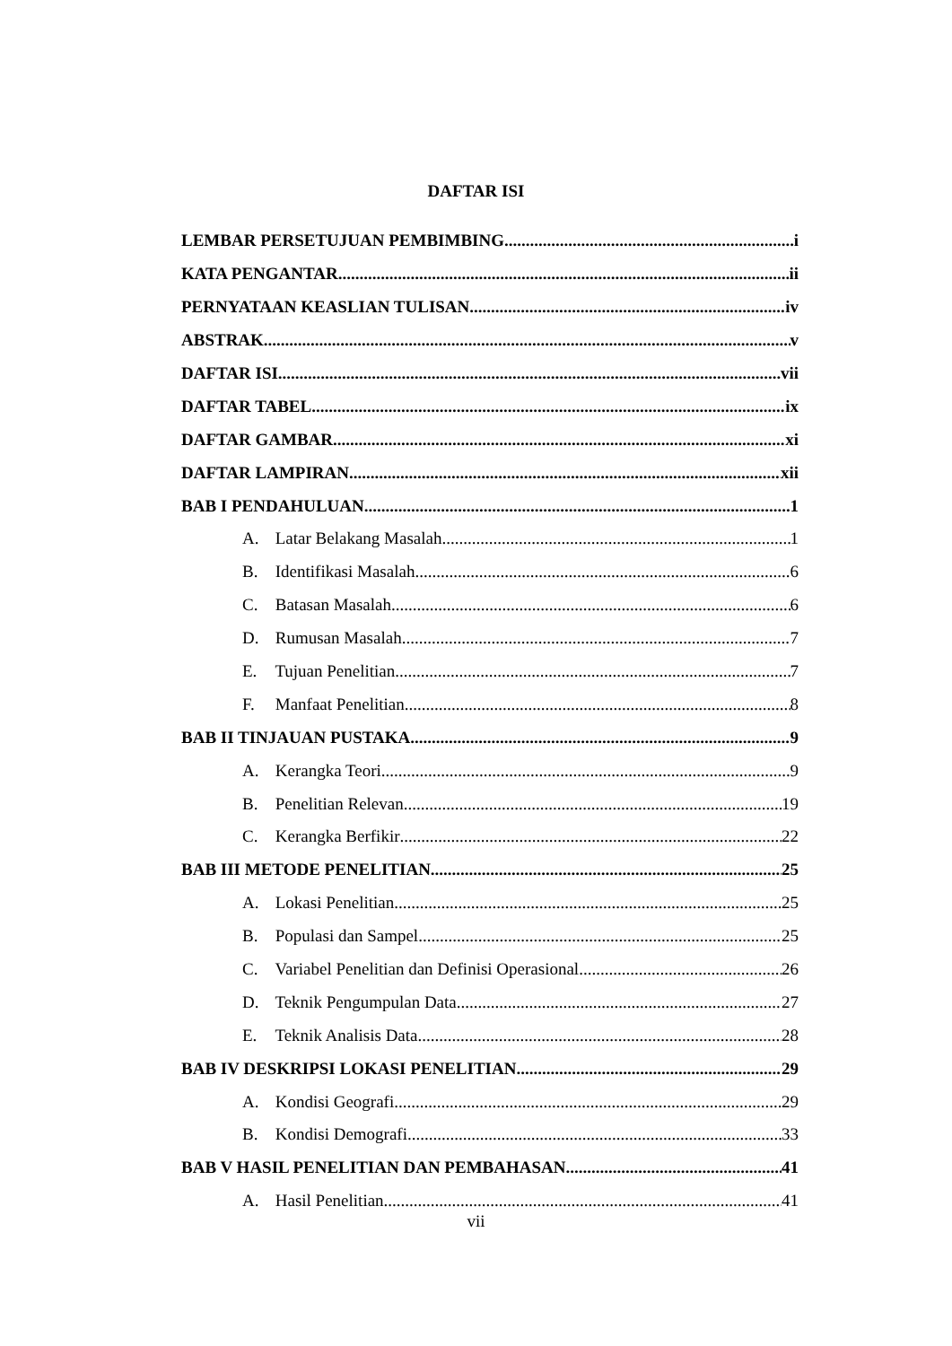DAFTAR ISI
LEMBAR PERSETUJUAN PEMBIMBING i
KATA PENGANTAR ii
PERNYATAAN KEASLIAN TULISAN iv
ABSTRAK v
DAFTAR ISI vii
DAFTAR TABEL ix
DAFTAR GAMBAR xi
DAFTAR LAMPIRAN xii
BAB I PENDAHULUAN 1
A. Latar Belakang Masalah 1
B. Identifikasi Masalah 6
C. Batasan Masalah 6
D. Rumusan Masalah 7
E. Tujuan Penelitian 7
F. Manfaat Penelitian 8
BAB II TINJAUAN PUSTAKA 9
A. Kerangka Teori 9
B. Penelitian Relevan 19
C. Kerangka Berfikir 22
BAB III METODE PENELITIAN 25
A. Lokasi Penelitian 25
B. Populasi dan Sampel 25
C. Variabel Penelitian dan Definisi Operasional 26
D. Teknik Pengumpulan Data 27
E. Teknik Analisis Data 28
BAB IV DESKRIPSI LOKASI PENELITIAN 29
A. Kondisi Geografi 29
B. Kondisi Demografi 33
BAB V HASIL PENELITIAN DAN PEMBAHASAN 41
A. Hasil Penelitian 41
vii